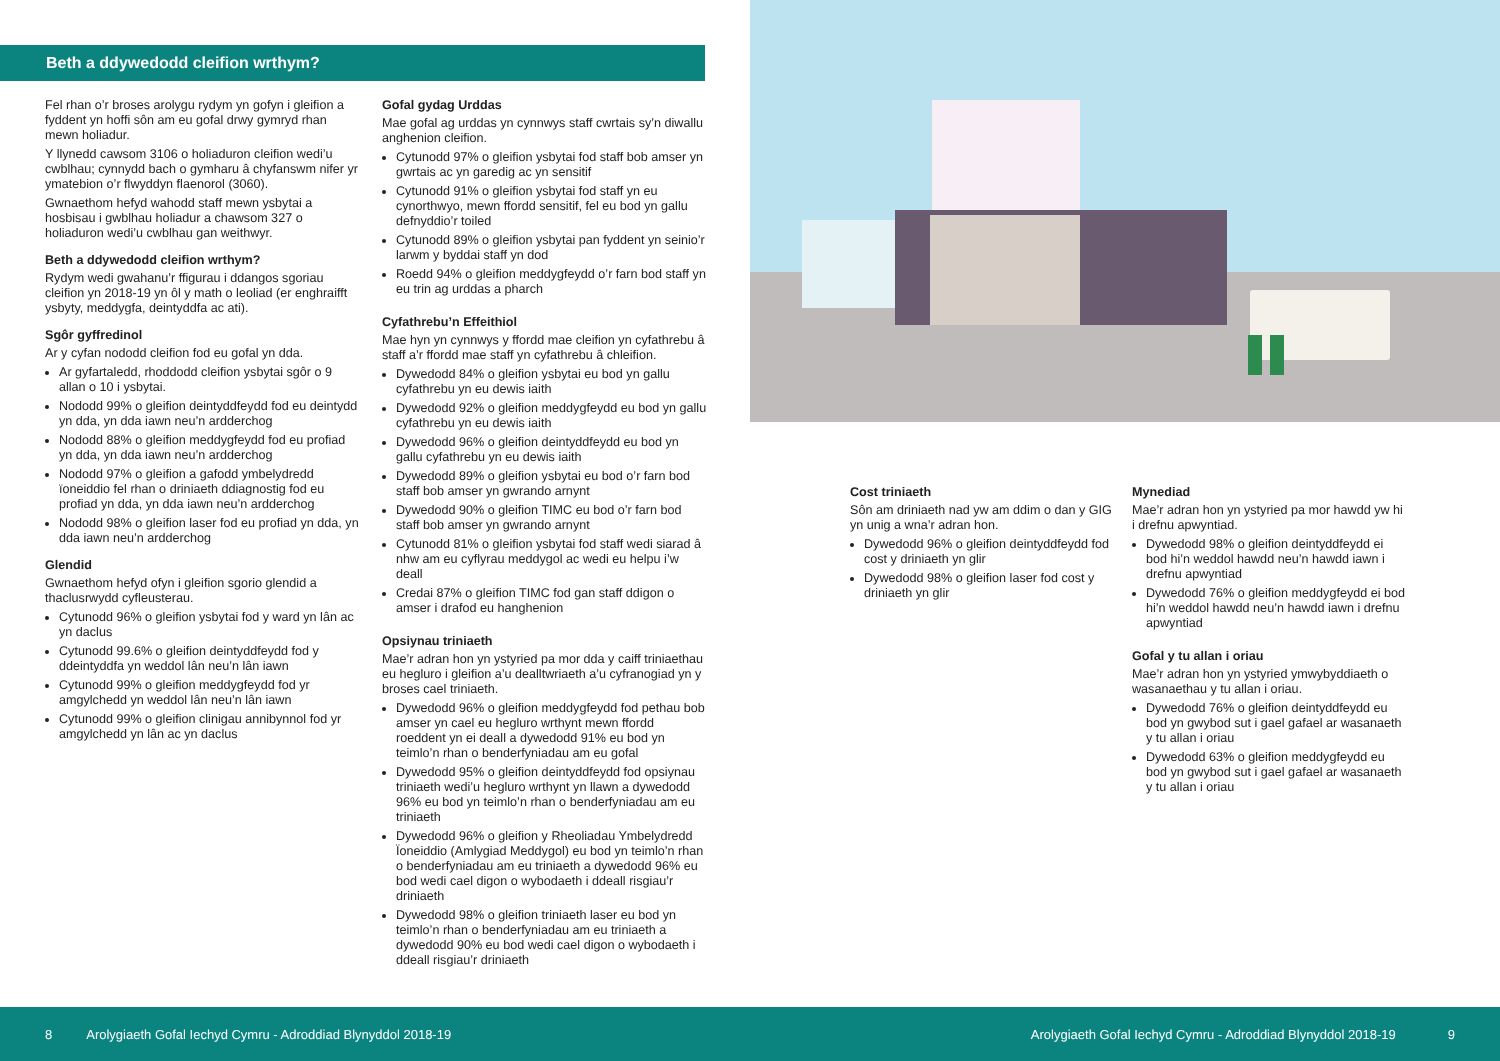Beth a ddywedodd cleifion wrthym?
Fel rhan o’r broses arolygu rydym yn gofyn i gleifion a fyddent yn hoffi sôn am eu gofal drwy gymryd rhan mewn holiadur.
Y llynedd cawsom 3106 o holiaduron cleifion wedi’u cwblhau; cynnydd bach o gymharu â chyfanswm nifer yr ymatebion o’r flwyddyn flaenorol (3060).
Gwnaethom hefyd wahodd staff mewn ysbytai a hosbisau i gwblhau holiadur a chawsom 327 o holiaduron wedi’u cwblhau gan weithwyr.
Beth a ddywedodd cleifion wrthym?
Rydym wedi gwahanu’r ffigurau i ddangos sgoriau cleifion yn 2018-19 yn ôl y math o leoliad (er enghraifft ysbyty, meddygfa, deintyddfa ac ati).
Sgôr gyffredinol
Ar y cyfan nododd cleifion fod eu gofal yn dda.
Ar gyfartaledd, rhoddodd cleifion ysbytai sgôr o 9 allan o 10 i ysbytai.
Nododd 99% o gleifion deintyddfeydd fod eu deintydd yn dda, yn dda iawn neu’n ardderchog
Nododd 88% o gleifion meddygfeydd fod eu profiad yn dda, yn dda iawn neu’n ardderchog
Nododd 97% o gleifion a gafodd ymbelydredd ïoneiddio fel rhan o driniaeth ddiagnostig fod eu profiad yn dda, yn dda iawn neu’n ardderchog
Nododd 98% o gleifion laser fod eu profiad yn dda, yn dda iawn neu’n ardderchog
Glendid
Gwnaethom hefyd ofyn i gleifion sgorio glendid a thaclusrwydd cyfleusterau.
Cytunodd 96% o gleifion ysbytai fod y ward yn lân ac yn daclus
Cytunodd 99.6% o gleifion deintyddfeydd fod y ddeintyddfa yn weddol lân neu’n lân iawn
Cytunodd 99% o gleifion meddygfeydd fod yr amgylchedd yn weddol lân neu’n lân iawn
Cytunodd 99% o gleifion clinigau annibynnol fod yr amgylchedd yn lân ac yn daclus
Gofal gydag Urddas
Mae gofal ag urddas yn cynnwys staff cwrtais sy’n diwallu anghenion cleifion.
Cytunodd 97% o gleifion ysbytai fod staff bob amser yn gwrtais ac yn garedig ac yn sensitif
Cytunodd 91% o gleifion ysbytai fod staff yn eu cynorthwyo, mewn ffordd sensitif, fel eu bod yn gallu defnyddio’r toiled
Cytunodd 89% o gleifion ysbytai pan fyddent yn seinio’r larwm y byddai staff yn dod
Roedd 94% o gleifion meddygfeydd o’r farn bod staff yn eu trin ag urddas a pharch
Cyfathrebu’n Effeithiol
Mae hyn yn cynnwys y ffordd mae cleifion yn cyfathrebu â staff a’r ffordd mae staff yn cyfathrebu â chleifion.
Dywedodd 84% o gleifion ysbytai eu bod yn gallu cyfathrebu yn eu dewis iaith
Dywedodd 92% o gleifion meddygfeydd eu bod yn gallu cyfathrebu yn eu dewis iaith
Dywedodd 96% o gleifion deintyddfeydd eu bod yn gallu cyfathrebu yn eu dewis iaith
Dywedodd 89% o gleifion ysbytai eu bod o’r farn bod staff bob amser yn gwrando arnynt
Dywedodd 90% o gleifion TIMC eu bod o’r farn bod staff bob amser yn gwrando arnynt
Cytunodd 81% o gleifion ysbytai fod staff wedi siarad â nhw am eu cyflyrau meddygol ac wedi eu helpu i’w deall
Credai 87% o gleifion TIMC fod gan staff ddigon o amser i drafod eu hanghenion
Opsiynau triniaeth
Mae’r adran hon yn ystyried pa mor dda y caiff triniaethau eu hegluro i gleifion a’u dealltwriaeth a’u cyfranogiad yn y broses cael triniaeth.
Dywedodd 96% o gleifion meddygfeydd fod pethau bob amser yn cael eu hegluro wrthynt mewn ffordd roeddent yn ei deall a dywedodd 91% eu bod yn teimlo’n rhan o benderfyniadau am eu gofal
Dywedodd 95% o gleifion deintyddfeydd fod opsiynau triniaeth wedi’u hegluro wrthynt yn llawn a dywedodd 96% eu bod yn teimlo’n rhan o benderfyniadau am eu triniaeth
Dywedodd 96% o gleifion y Rheoliadau Ymbelydredd Ïoneiddio (Amlygiad Meddygol) eu bod yn teimlo’n rhan o benderfyniadau am eu triniaeth a dywedodd 96% eu bod wedi cael digon o wybodaeth i ddeall risgiau’r driniaeth
Dywedodd 98% o gleifion triniaeth laser eu bod yn teimlo’n rhan o benderfyniadau am eu triniaeth a dywedodd 90% eu bod wedi cael digon o wybodaeth i ddeall risgiau’r driniaeth
Cost triniaeth
Sôn am driniaeth nad yw am ddim o dan y GIG yn unig a wna’r adran hon.
Dywedodd 96% o gleifion deintyddfeydd fod cost y driniaeth yn glir
Dywedodd 98% o gleifion laser fod cost y driniaeth yn glir
Mynediad
Mae’r adran hon yn ystyried pa mor hawdd yw hi i drefnu apwyntiad.
Dywedodd 98% o gleifion deintyddfeydd ei bod hi’n weddol hawdd neu’n hawdd iawn i drefnu apwyntiad
Dywedodd 76% o gleifion meddygfeydd ei bod hi’n weddol hawdd neu’n hawdd iawn i drefnu apwyntiad
Gofal y tu allan i oriau
Mae’r adran hon yn ystyried ymwybyddiaeth o wasanaethau y tu allan i oriau.
Dywedodd 76% o gleifion deintyddfeydd eu bod yn gwybod sut i gael gafael ar wasanaeth y tu allan i oriau
Dywedodd 63% o gleifion meddygfeydd eu bod yn gwybod sut i gael gafael ar wasanaeth y tu allan i oriau
8 Arolygiaeth Gofal Iechyd Cymru - Adroddiad Blynyddol 2018-19 Arolygiaeth Gofal Iechyd Cymru - Adroddiad Blynyddol 2018-19 9